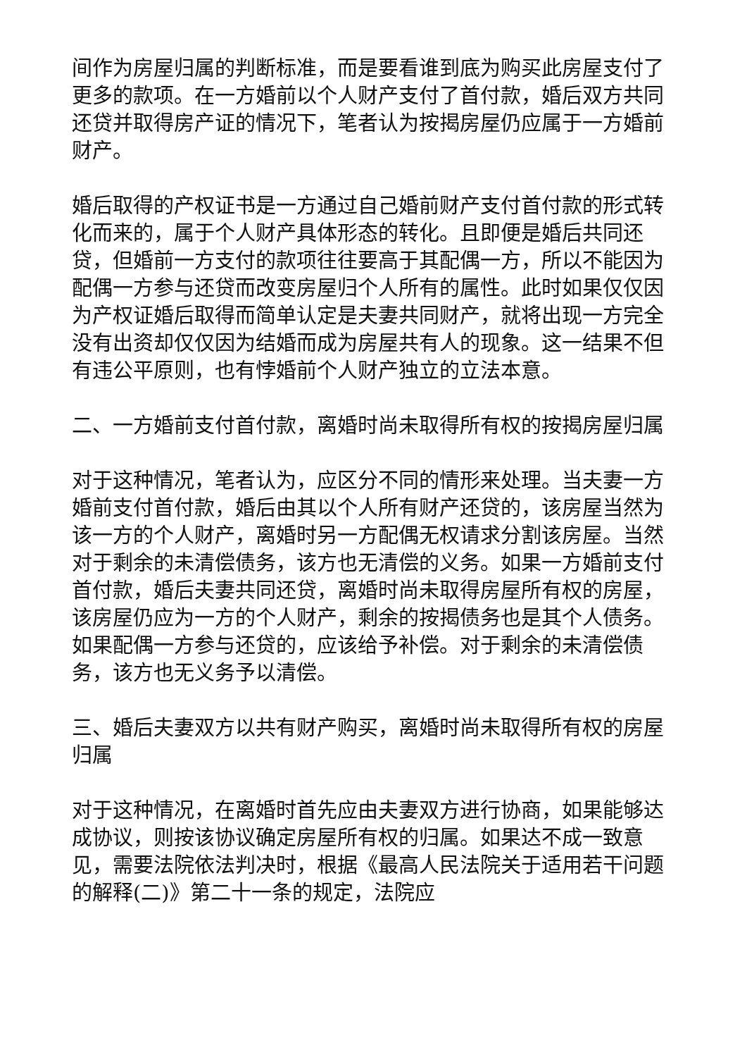间作为房屋归属的判断标准，而是要看谁到底为购买此房屋支付了更多的款项。在一方婚前以个人财产支付了首付款，婚后双方共同还贷并取得房产证的情况下，笔者认为按揭房屋仍应属于一方婚前财产。
婚后取得的产权证书是一方通过自己婚前财产支付首付款的形式转化而来的，属于个人财产具体形态的转化。且即便是婚后共同还贷，但婚前一方支付的款项往往要高于其配偶一方，所以不能因为配偶一方参与还贷而改变房屋归个人所有的属性。此时如果仅仅因为产权证婚后取得而简单认定是夫妻共同财产，就将出现一方完全没有出资却仅仅因为结婚而成为房屋共有人的现象。这一结果不但有违公平原则，也有悖婚前个人财产独立的立法本意。
二、一方婚前支付首付款，离婚时尚未取得所有权的按揭房屋归属
对于这种情况，笔者认为，应区分不同的情形来处理。当夫妻一方婚前支付首付款，婚后由其以个人所有财产还贷的，该房屋当然为该一方的个人财产，离婚时另一方配偶无权请求分割该房屋。当然对于剩余的未清偿债务，该方也无清偿的义务。如果一方婚前支付首付款，婚后夫妻共同还贷，离婚时尚未取得房屋所有权的房屋，该房屋仍应为一方的个人财产，剩余的按揭债务也是其个人债务。如果配偶一方参与还贷的，应该给予补偿。对于剩余的未清偿债务，该方也无义务予以清偿。
三、婚后夫妻双方以共有财产购买，离婚时尚未取得所有权的房屋归属
对于这种情况，在离婚时首先应由夫妻双方进行协商，如果能够达成协议，则按该协议确定房屋所有权的归属。如果达不成一致意见，需要法院依法判决时，根据《最高人民法院关于适用若干问题的解释(二)》第二十一条的规定，法院应